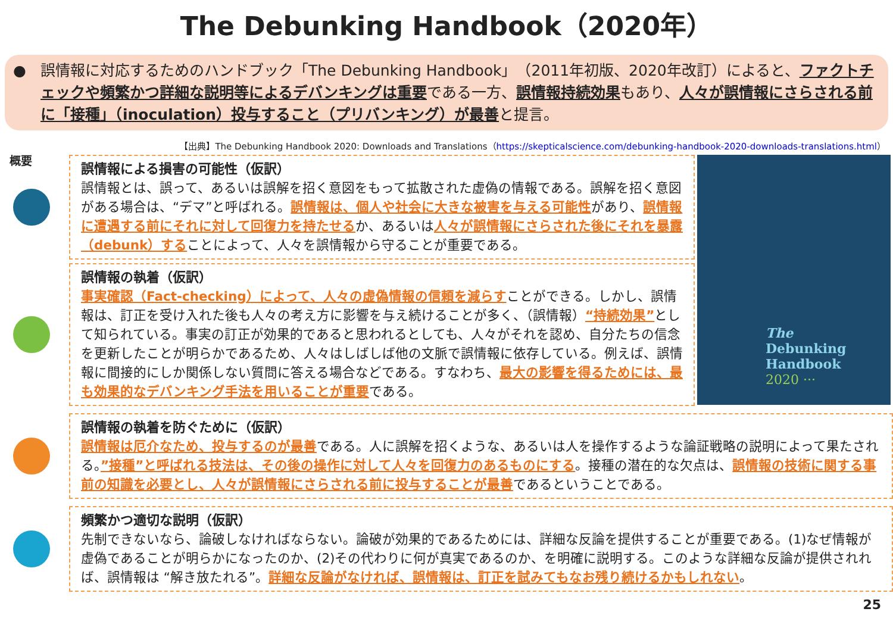The Debunking Handbook（2020年）
● 誤情報に対応するためのハンドブック「The Debunking Handbook」（2011年初版、2020年改訂）によると、ファクトチェックや頻繁かつ詳細な説明等によるデバンキングは重要である一方、誤情報持続効果もあり、人々が誤情報にさらされる前に「接種」（inoculation）投与すること（プリバンキング）が最善と提言。
【出典】The Debunking Handbook 2020: Downloads and Translations（https://skepticalscience.com/debunking-handbook-2020-downloads-translations.html）
概要
誤情報による損害の可能性（仮訳）
誤情報とは、誤って、あるいは誤解を招く意図をもって拡散された虚偽の情報である。誤解を招く意図がある場合は、“デマ”と呼ばれる。誤情報は、個人や社会に大きな被害を与える可能性があり、誤情報に遭遇する前にそれに対して回復力を持たせるか、あるいは人々が誤情報にさらされた後にそれを暴露（debunk）することによって、人々を誤情報から守ることが重要である。
誤情報の執着（仮訳）
事実確認（Fact-checking）によって、人々の虚偽情報の信頼を減らすことができる。しかし、誤情報は、訂正を受け入れた後も人々の考え方に影響を与え続けることが多く、（誤情報）“持続効果”として知られている。事実の訂正が効果的であると思われるとしても、人々がそれを認め、自分たちの信念を更新したことが明らかであるため、人々はしばしば他の文脈で誤情報に依存している。例えば、誤情報に間接的にしか関係しない質問に答える場合などである。すなわち、最大の影響を得るためには、最も効果的なデバンキング手法を用いることが重要である。
The
Debunking
Handbook
2020 ···
誤情報の執着を防ぐために（仮訳）
誤情報は厄介なため、投与するのが最善である。人に誤解を招くような、あるいは人を操作するような論証戦略の説明によって果たされる。”接種”と呼ばれる技法は、その後の操作に対して人々を回復力のあるものにする。接種の潜在的な欠点は、誤情報の技術に関する事前の知識を必要とし、人々が誤情報にさらされる前に投与することが最善であるということである。
頻繁かつ適切な説明（仮訳）
先制できないなら、論破しなければならない。論破が効果的であるためには、詳細な反論を提供することが重要である。(1)なぜ情報が虚偽であることが明らかになったのか、(2)その代わりに何が真実であるのか、を明確に説明する。このような詳細な反論が提供されれば、誤情報は “解き放たれる”。詳細な反論がなければ、誤情報は、訂正を試みてもなお残り続けるかもしれない。
25